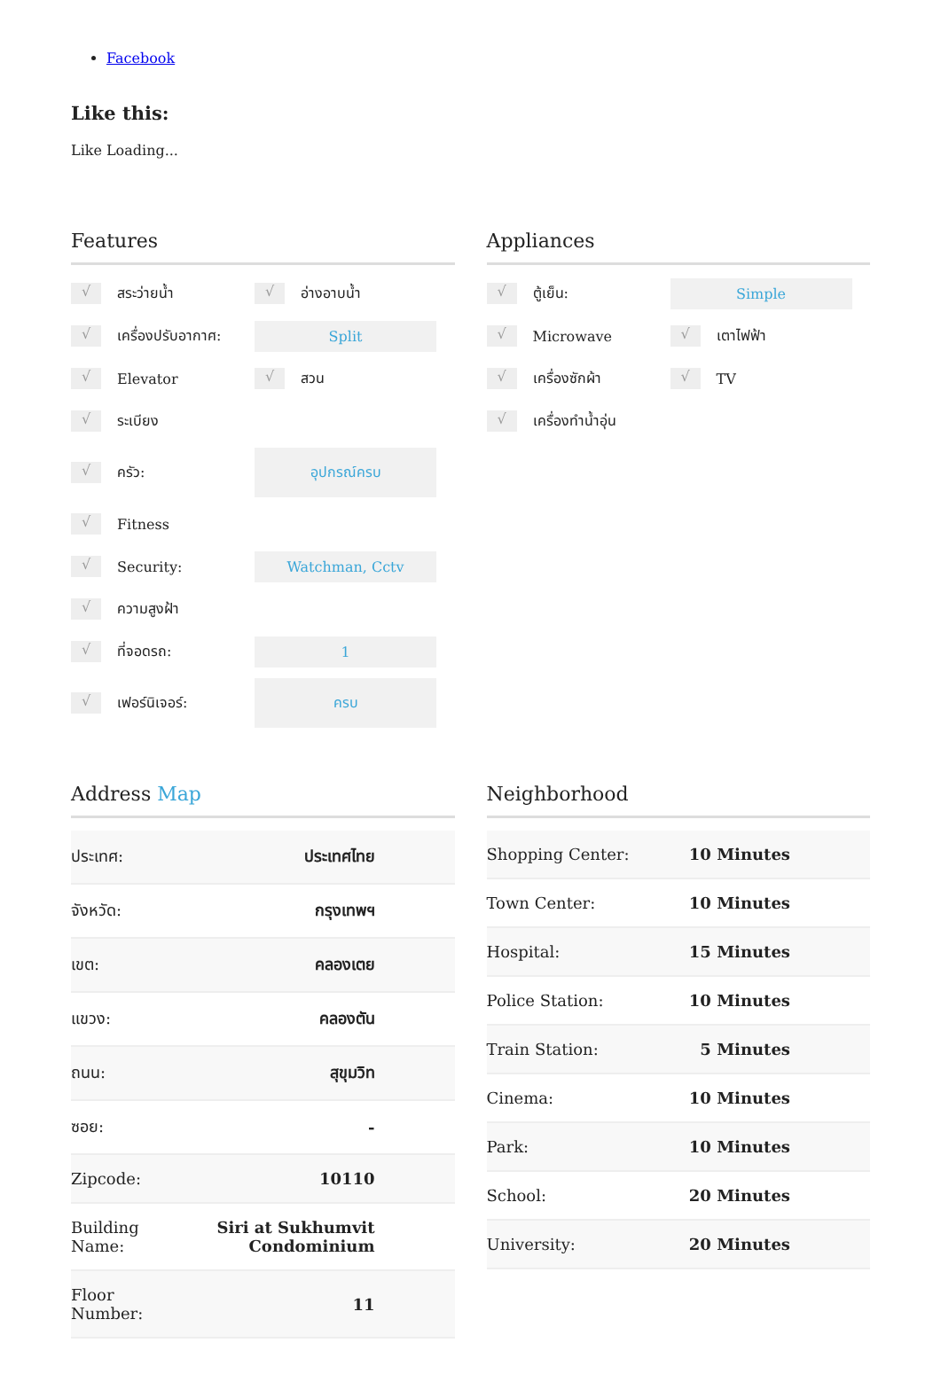Facebook
Like this:
Like Loading...
Features
√ สระว่ายน้ำ √ อ่างอาบน้ำ
√ เครื่องปรับอากาศ: Split
√ Elevator √ สวน
√ ระเบียง
√ ครัว: อุปกรณ์ครบ
√ Fitness
√ Security: Watchman, Cctv
√ ความสูงฝ้า
√ ที่จอดรถ: 1
√ เฟอร์นิเจอร์: ครบ
Appliances
√ ตู้เย็น: Simple
√ Microwave √ เตาไฟฟ้า
√ เครื่องซักผ้า √ TV
√ เครื่องทำน้ำอุ่น
Address Map
| ประเทศ: | ประเทศไทย |
| จังหวัด: | กรุงเทพฯ |
| เขต: | คลองเตย |
| แขวง: | คลองตัน |
| ถนน: | สุขุมวิท |
| ซอย: | - |
| Zipcode: | 10110 |
| Building Name: | Siri at Sukhumvit Condominium |
| Floor Number: | 11 |
Neighborhood
| Shopping Center: | 10 Minutes |
| Town Center: | 10 Minutes |
| Hospital: | 15 Minutes |
| Police Station: | 10 Minutes |
| Train Station: | 5 Minutes |
| Cinema: | 10 Minutes |
| Park: | 10 Minutes |
| School: | 20 Minutes |
| University: | 20 Minutes |